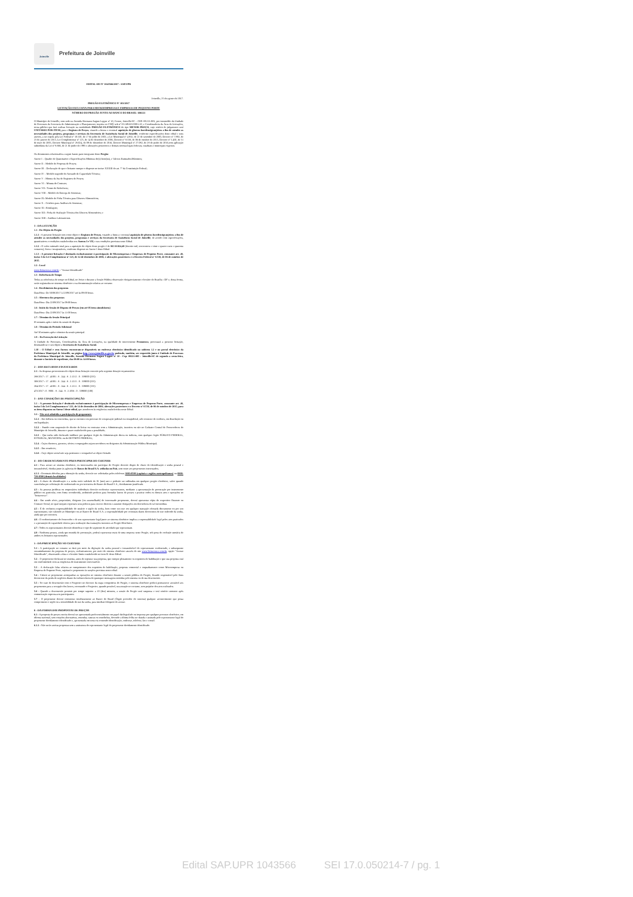Joinville
Prefeitura de Joinville
EDITAL SEI Nº 1043566/2017 - SAP.UPR
Joinville, 25 de agosto de 2017.
PREGÃO ELETRÔNICO Nº 183/2017
LICITAÇÃO EXCLUSIVA PARA MICROEMPRESAS E EMPRESAS DE PEQUENO PORTE
NÚMERO DO PREGÃO JUNTO AO BANCO DO BRASIL: 686121
O Município de Joinville, com sede na Avenida Hermann August Lepper nº 10, Centro, Joinville/SC – CEP: 89.221-901, por intermédio da Unidade de Processos da Secretaria de Administração e Planejamento, inscrita no CNPJ sob nº 83.169.623/0001-10, e Coordenadoria da Área de Licitações, torna público que fará realizar licitação na modalidade PREGÃO ELETRÔNICO do tipo MENOR PREÇO, cujo critério de julgamento será UNITÁRIO POR ITEM, para o Registro de Preços, visando a futura e eventual aquisição de gêneros hortifrutigranjeiros a fim de atender as necessidades dos projetos, programas e serviços da Secretaria de Assistência Social de Joinville, conforme especificações deste edital e seus anexos, a ser regida pela Lei Federal nº 10.520, de 17 de julho de 2002, a Lei Municipal nº 4.832, de 22 de setembro de 2003, Decreto nº 7.892, de 23 de janeiro de 2013, Lei Complementar nº 123, de 14 de dezembro de 2006, Decreto nº 8.538, de 06 de outubro de 2015, Decreto nº 5.450, de 31 de maio de 2005, Decreto Municipal nº 28.024, de 09 de dezembro de 2016, Decreto Municipal nº 27.082, de 28 de junho de 2016,com aplicação subsidiária da Lei nº 8.666, de 21 de junho de 1993 e alterações posteriores e demais normas legais federais, estaduais e municipais vigentes.
Os documentos relacionados a seguir fazem parte integrante deste Pregão:
Anexo I – Quadro de Quantitativo e Especificações Mínimas do(s) Item(ns), e Valores Estimados/Máximos;
Anexo II – Modelo de Proposta de Preços;
Anexo III – Declaração de que o licitante cumpre o disposto no inciso XXXIII do art. 7º da Constituição Federal;
Anexo IV – Modelo sugerido de Atestado de Capacidade Técnica;
Anexo V – Minuta da Ata de Registros de Preços;
Anexo VI – Minuta do Contrato;
Anexo VII - Termo de Referência;
Anexo VIII – Modelo de Entrega de Amostras;
Anexo IX- Modelo de Ficha Técnica para Gêneros Alimentícios;
Anexo X – Critérios para Análises de Amostras;
Anexo XI - Rotulagem;
Anexo XII - Ficha de Avaliação Técnica dos Gêneros Alimentícios; e
Anexo XIII - Análises Laboratoriais.
1 - DA LICITAÇÃO
1.1 - Do Objeto do Pregão
1.1.1 - A presente licitação tem como objeto o Registro de Preços, visando a futura e eventual aquisição de gêneros hortifrutigranjeiros a fim de atender as necessidades dos projetos, programas e serviços da Secretaria de Assistência Social de Joinville, de acordo com especificações, quantitativos e condições estabelecidas nos Anexos I e VII, e nas condições previstas neste Edital.
1.1.2 - O valor estimado total para a aquisição do objeto deste pregão é de R$ 18.924,40 (dezoito mil, novecentos e vinte e quatro reais e quarenta centavos), fixos e irreajustáveis, conforme disposto no Anexo I deste Edital.
1.1.3 - A presente licitação é destinada exclusivamente à participação de Microempresas e Empresas de Pequeno Porte, consoante art. 48, inciso I da Lei Complementar nº 123, de 14 de dezembro de 2006, e alterações posteriores e o Decreto Federal nº 8.538, de 06 de outubro de 2015.
1.2 - Local
www.licitacoes-e.com.br - "Acesso Identificado"
1.3 - Referência de Tempo
Todas as referências de tempo no Edital, no Aviso e durante a Sessão Pública observarão obrigatoriamente o horário de Brasília - DF e, dessa forma, serão registradas no sistema eletrônico e na documentação relativa ao certame.
1.4 - Recebimento das propostas
Data/Hora: De 30/08/2017 à 22/09/2017 até às 09:00 horas.
1.5 - Abertura das propostas
Data/Hora: Dia 22/09/2017 às 09:00 horas.
1.6 - Início da Sessão de Disputa de Preços (em até 05 itens simultâneos)
Data/Hora: Dia 22/09/2017 às 11:00 horas.
1.7 - Término da Sessão Principal
05 minutos após o início da sessão de disputa.
1.8 - Término do Período Adicional
Até 30 minutos após o término da sessão principal.
1.9 – Da Execução da Licitação
A Unidade de Processos, Coordenadoria da Área de Licitações, na qualidade de interveniente Promotora, processará a presente licitação, destinando-se o seu objeto a Secretaria de Assistência Social.
1.10 – O Edital e seus Anexos encontram-se disponíveis no endereço eletrônico identificado no subitem 1.2 e no portal eletrônico da Prefeitura Municipal de Joinville, na página http://www.joinville.sc.gov.br podendo, também, ser requerido junto à Unidade de Processos da Prefeitura Municipal de Joinville, Avenida Hermann August Lepper nº 10 - Cep: 89221-005 - Joinville/SC de segunda a sexta-feira, durante o horário de expediente, das 08:00 às 14:00 horas.
2 – DOS RECURSOS FINANCEIROS
2.1 - As despesas provenientes do objeto desta licitação correrão pela seguinte dotação orçamentária:
288/2017 - 17 . 41001 . 8 . 244 . 8 . 2.1212 . 0 . 339000 (235)
308/2017 - 17 . 41001 . 8 . 244 . 8 . 2.1215 . 0 . 339000 (235)
284/2017 - 17 . 41001 . 8 . 244 . 8 . 2.1211 . 0 . 339000 (235)
472/2017 - 0 . 9001 . 8 . 244 . 8 . 2.1056 . 0 . 339000 (100)
3 – DAS CONDIÇÕES DE PARTICIPAÇÃO
3.1 – A presente licitação é destinada exclusivamente à participação de Microempresas e Empresas de Pequeno Porte, consoante art. 48, inciso I da Lei Complementar nº 123, de 14 de dezembro de 2006, alterações posteriores e o Decreto nº 8.538, de 06 de outubro de 2015, para os itens dispostos no Anexo I deste edital, que atenderem às exigências estabelecidas neste Edital.
3.2 – Não será admitida a participação de proponente:
3.2.1 – Em falência ou concordata, que se encontre em processo de recuperação judicial ou extrajudicial, sob concurso de credores, em dissolução ou em liquidação;
3.2.2 – Punido com suspensão do direito de licitar ou contratar com a Administração, inscritos ou não no Cadastro Central de Fornecedores do Município de Joinville, durante o prazo estabelecido para a penalidade;
3.2.3 – Que tenha sido declarado inidôneo por qualquer órgão da Administração direta ou indireta, com qualquer órgão PÚBLICO FEDERAL, ESTADUAL, MUNICIPAL ou do DISTRITO FEDERAL;
3.2.4 – Cujos diretores, gerentes, sócios e empregados sejam servidores ou dirigentes da Administração Pública Municipal;
3.2.5 – Em consórcio;
3.2.6 – Cujo objeto social não seja pertinente e compatível ao objeto licitado.
4 – DO CREDENCIAMENTO PARA PARTICIPAR DO CERTAME
4.1 - Para acesso ao sistema eletrônico, os interessados em participar do Pregão deverão dispor de chave de identificação e senha pessoal e intransferível, obtidas junto às agências do Banco do Brasil S.A. sediadas no País, sem custo aos proponentes interessados.
4.1.1 - Eventuais dúvidas para obtenção da senha, deverão ser solicitadas pelos telefones 3003-0500 (capitais e regiões metropolitanas) ou 0800-729-0500 (demais localidades).
4.2 - A chave de identificação e a senha terão validade de 01 (um) ano e poderão ser utilizadas em qualquer pregão eletrônico, salvo quando canceladas por solicitação do credenciado ou por iniciativa do Banco do Brasil S.A., devidamente justificada.
4.3 - As pessoas jurídicas ou empresários individuais deverão credenciar representantes, mediante a apresentação de procuração por instrumento público ou particular, com firma reconhecida, atribuindo poderes para formular lances de preços e praticar todos os demais atos e operações no "licitacoes-e".
4.4 - Em sendo sócio, proprietário, dirigente (ou assemelhado) do interessado proponente, deverá apresentar cópia do respectivo Estatuto ou Contrato Social, no qual estejam expressos seus poderes para exercer direitos e assumir obrigações em decorrência de tal investidura.
4.5 - É de exclusiva responsabilidade do usuário o sigilo da senha, bem como seu uso em qualquer transação efetuada diretamente ou por seu representante, não cabendo ao Município ou ao Banco do Brasil S.A. a responsabilidade por eventuais danos decorrentes de uso indevido da senha, ainda que por terceiros.
4.6 - O credenciamento do fornecedor e de seu representante legal junto ao sistema eletrônico implica a responsabilidade legal pelos atos praticados e a presunção de capacidade técnica para realização das transações inerentes ao Pregão Eletrônico.
4.7 - Todos os representantes deverão identificar o tipo do segmento de atividade que representam.
4.8 - Nenhuma pessoa, ainda que munida de procuração, poderá representar mais de uma empresa neste Pregão, sob pena de exclusão sumária de ambos os licitantes representados.
5 - DA PARTICIPAÇÃO NO CERTAME
5.1 - A participação no certame se dará por meio da digitação da senha pessoal e intransferível do representante credenciado, e subsequente encaminhamento da proposta de preços, exclusivamente, por meio do sistema eletrônico através do site www.licitacoes-e.com.br, opção "Acesso Identificado", observando a data e o horário limite estabelecido no item 01 deste Edital.
5.2 – O proponente declarará no sistema, antes de registrar sua proposta, que cumpre plenamente os requisitos de habilitação e que sua proposta está em conformidade com as exigências do instrumento convocatório.
5.3 – A declaração falsa relativa ao cumprimento dos requisitos de habilitação, proposta comercial e enquadramento como Microempresa ou Empresa de Pequeno Porte, sujeitará o proponente às sanções previstas neste edital.
5.4 - Caberá ao proponente acompanhar as operações no sistema eletrônico durante a sessão pública do Pregão, ficando responsável pelo ônus decorrente da perda de negócios diante da inobservância de quaisquer mensagens emitidas pelo sistema ou de sua desconexão.
5.5 - No caso de desconexão com o Pregoeiro no decorrer da etapa competitiva do Pregão, o sistema eletrônico poderá permanecer acessível aos proponentes para a recepção dos lances, retornando o Pregoeiro, quando possível, sua atuação no certame, sem prejuízo dos atos realizados.
5.6 - Quando a desconexão persistir por tempo superior a 10 (dez) minutos, a sessão do Pregão será suspensa e terá reinício somente após comunicação expressa aos participantes.
5.7 – O proponente deverá comunicar imediatamente ao Banco do Brasil (Órgão provedor do sistema) qualquer acontecimento que possa comprometer o sigilo ou a inviabilidade do uso da senha, para imediato bloqueio de acesso.
6 - DA FORMA DAS PROPOSTAS DE PREÇOS
6.1 - A proposta de preços escrita deverá ser apresentada preferencialmente em papel datilografado ou impressa por qualquer processo eletrônico, em idioma nacional, sem cotações alternativas, emendas, rasuras ou entrelinhas, devendo a última folha ser datada e assinada pelo representante legal do proponente devidamente identificado e, apresentada em uma via contendo identificação, endereço, telefone, fax e e-mail.
6.1.1 - Não serão aceitas propostas sem a assinatura do representante legal do proponente devidamente identificado.
Edital SAP.UPR 1043566 SEI 17.0.050214-7 / pg. 1